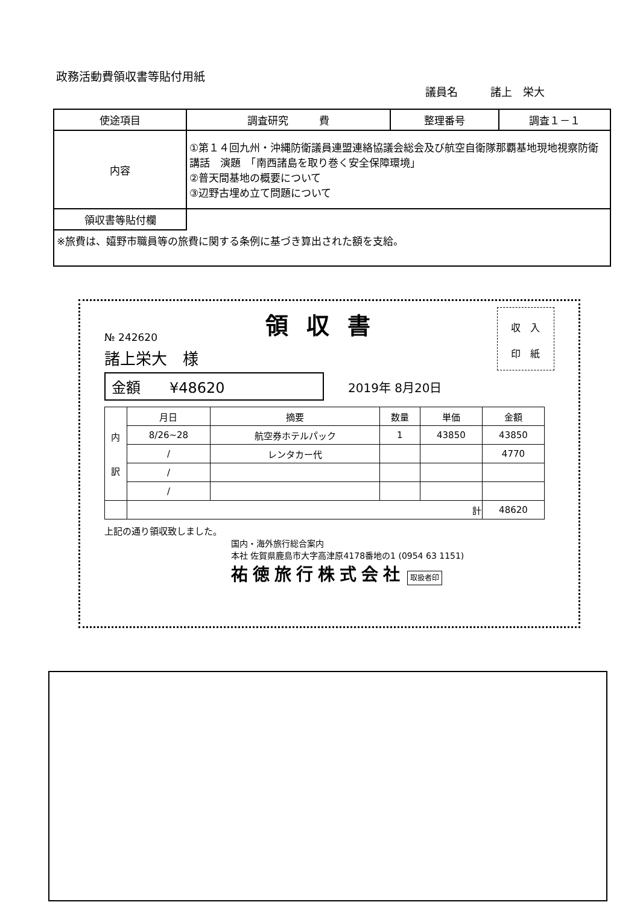政務活動費領収書等貼付用紙
議員名　　　諸上　栄大
| 使途項目 | 調査研究 費 | 整理番号 | 調査１－１ |
| 内容 | ①第１４回九州・沖縄防衛議員連盟連絡協議会総会及び航空自衛隊那覇基地現地視察防衛講話 演題 「南西諸島を取り巻く安全保障環境」 ②普天間基地の概要について ③辺野古埋め立て問題について | | |
| 領収書等貼付欄 | | | |
| ※旅費は、嬉野市職員等の旅費に関する条例に基づき算出された額を支給。 | | | |
№ 242620
領収書
収　入
印　紙
諸上栄大　様
金額　　¥48620
2019年 8月20日
| 内 訳 | 月日 | 摘要 | 数量 | 単価 | 金額 |
| --- | --- | --- | --- | --- | --- |
| | 8/26~28 | 航空券ホテルパック | 1 | 43850 | 43850 |
| | / | レンタカー代 | | | 4770 |
| | / | | | | |
| | / | | | | |
| | 計 | | | | 48620 |
上記の通り領収致しました。
国内・海外旅行総合案内
本社 佐賀県鹿島市大字高津原4178番地の1 (0954 63 1151)
祐徳旅行株式会社 取扱者印